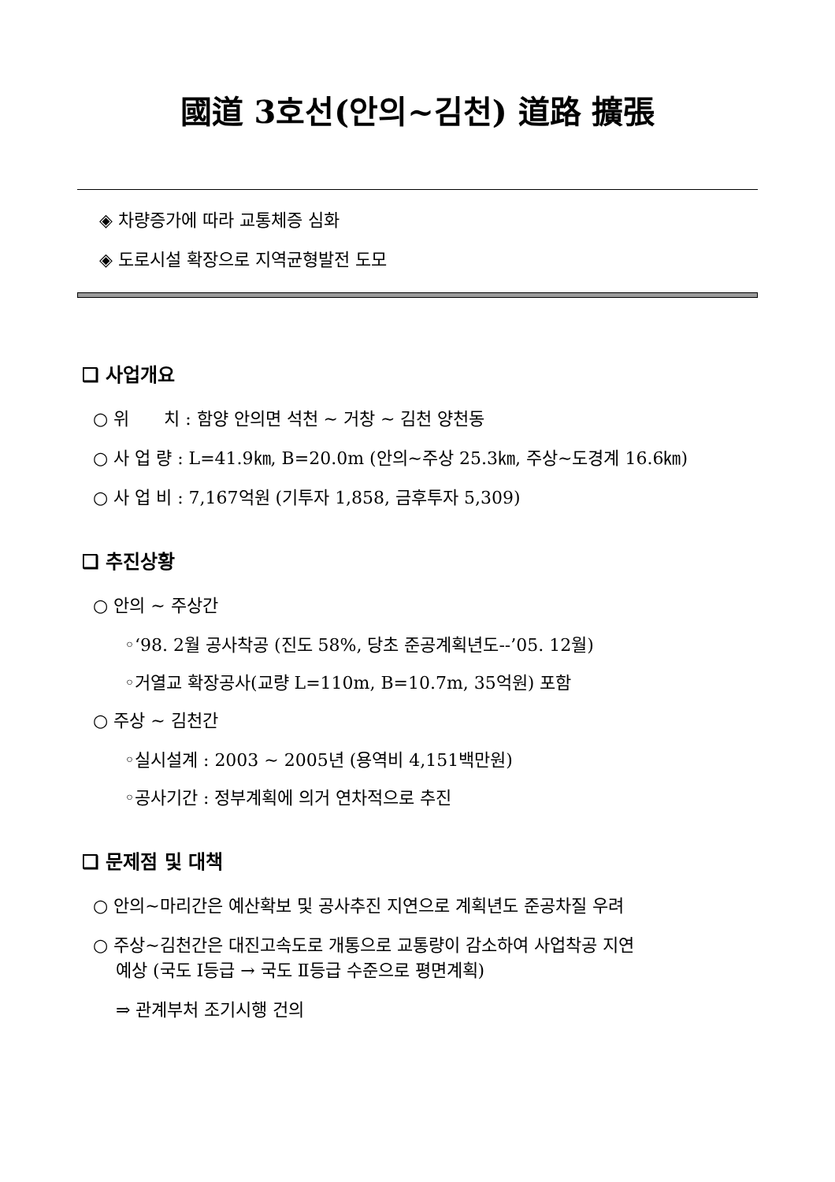國道 3호선(안의~김천) 道路 擴張
◈ 차량증가에 따라 교통체증 심화
◈ 도로시설 확장으로 지역균형발전 도모
❑ 사업개요
○ 위　　치 : 함양 안의면 석천 ~ 거창 ~ 김천 양천동
○ 사 업 량 : L=41.9㎞, B=20.0m (안의~주상 25.3㎞, 주상~도경계 16.6㎞)
○ 사 업 비 : 7,167억원 (기투자 1,858, 금후투자 5,309)
❑ 추진상황
○ 안의 ~ 주상간
◦‘98. 2월 공사착공 (진도 58%, 당초 준공계획년도--’05. 12월)
◦거열교 확장공사(교량 L=110m, B=10.7m, 35억원) 포함
○ 주상 ~ 김천간
◦실시설계 : 2003 ~ 2005년 (용역비 4,151백만원)
◦공사기간 : 정부계획에 의거 연차적으로 추진
❑ 문제점 및 대책
○ 안의~마리간은 예산확보 및 공사추진 지연으로 계획년도 준공차질 우려
○ 주상~김천간은 대진고속도로 개통으로 교통량이 감소하여 사업착공 지연
　 예상 (국도 Ⅰ등급 → 국도 Ⅱ등급 수준으로 평면계획)
　 ⇒ 관계부처 조기시행 건의